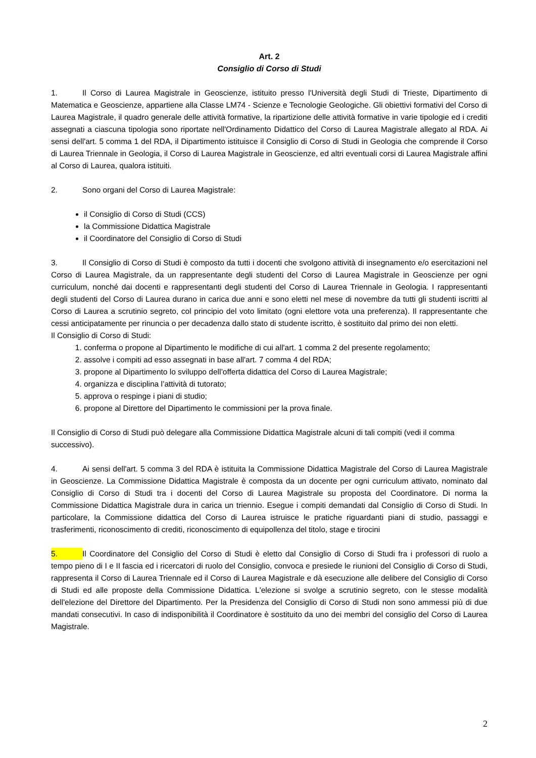Art. 2
Consiglio di Corso di Studi
1. Il Corso di Laurea Magistrale in Geoscienze, istituito presso l'Università degli Studi di Trieste, Dipartimento di Matematica e Geoscienze, appartiene alla Classe LM74 - Scienze e Tecnologie Geologiche. Gli obiettivi formativi del Corso di Laurea Magistrale, il quadro generale delle attività formative, la ripartizione delle attività formative in varie tipologie ed i crediti assegnati a ciascuna tipologia sono riportate nell'Ordinamento Didattico del Corso di Laurea Magistrale allegato al RDA. Ai sensi dell'art. 5 comma 1 del RDA, il Dipartimento istituisce il Consiglio di Corso di Studi in Geologia che comprende il Corso di Laurea Triennale in Geologia, il Corso di Laurea Magistrale in Geoscienze, ed altri eventuali corsi di Laurea Magistrale affini al Corso di Laurea, qualora istituiti.
2. Sono organi del Corso di Laurea Magistrale:
il Consiglio di Corso di Studi (CCS)
la Commissione Didattica Magistrale
il Coordinatore del Consiglio di Corso di Studi
3. Il Consiglio di Corso di Studi è composto da tutti i docenti che svolgono attività di insegnamento e/o esercitazioni nel Corso di Laurea Magistrale, da un rappresentante degli studenti del Corso di Laurea Magistrale in Geoscienze per ogni curriculum, nonché dai docenti e rappresentanti degli studenti del Corso di Laurea Triennale in Geologia. I rappresentanti degli studenti del Corso di Laurea durano in carica due anni e sono eletti nel mese di novembre da tutti gli studenti iscritti al Corso di Laurea a scrutinio segreto, col principio del voto limitato (ogni elettore vota una preferenza). Il rappresentante che cessi anticipatamente per rinuncia o per decadenza dallo stato di studente iscritto, è sostituito dal primo dei non eletti.
Il Consiglio di Corso di Studi:
1. conferma o propone al Dipartimento le modifiche di cui all'art. 1 comma 2 del presente regolamento;
2. assolve i compiti ad esso assegnati in base all'art. 7 comma 4 del RDA;
3. propone al Dipartimento lo sviluppo dell’offerta didattica del Corso di Laurea Magistrale;
4. organizza e disciplina l’attività di tutorato;
5. approva o respinge i piani di studio;
6. propone al Direttore del Dipartimento le commissioni per la prova finale.
Il Consiglio di Corso di Studi può delegare alla Commissione Didattica Magistrale alcuni di tali compiti (vedi il comma successivo).
4. Ai sensi dell'art. 5 comma 3 del RDA è istituita la Commissione Didattica Magistrale del Corso di Laurea Magistrale in Geoscienze. La Commissione Didattica Magistrale è composta da un docente per ogni curriculum attivato, nominato dal Consiglio di Corso di Studi tra i docenti del Corso di Laurea Magistrale su proposta del Coordinatore. Di norma la Commissione Didattica Magistrale dura in carica un triennio. Esegue i compiti demandati dal Consiglio di Corso di Studi. In particolare, la Commissione didattica del Corso di Laurea istruisce le pratiche riguardanti piani di studio, passaggi e trasferimenti, riconoscimento di crediti, riconoscimento di equipollenza del titolo, stage e tirocini
5. Il Coordinatore del Consiglio del Corso di Studi è eletto dal Consiglio di Corso di Studi fra i professori di ruolo a tempo pieno di I e II fascia ed i ricercatori di ruolo del Consiglio, convoca e presiede le riunioni del Consiglio di Corso di Studi, rappresenta il Corso di Laurea Triennale ed il Corso di Laurea Magistrale e dà esecuzione alle delibere del Consiglio di Corso di Studi ed alle proposte della Commissione Didattica. L'elezione si svolge a scrutinio segreto, con le stesse modalità dell'elezione del Direttore del Dipartimento. Per la Presidenza del Consiglio di Corso di Studi non sono ammessi più di due mandati consecutivi. In caso di indisponibilità il Coordinatore è sostituito da uno dei membri del consiglio del Corso di Laurea Magistrale.
2